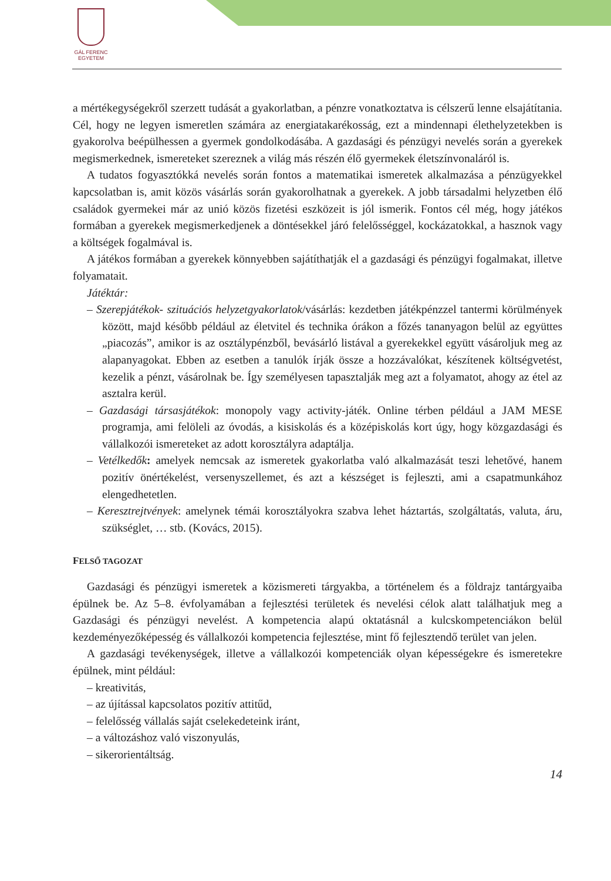GÁL FERENC
EGYETEM
a mértékegységekről szerzett tudását a gyakorlatban, a pénzre vonatkoztatva is célszerű lenne elsajátítania. Cél, hogy ne legyen ismeretlen számára az energiatakarékosság, ezt a mindennapi élethelyzetekben is gyakorolva beépülhessen a gyermek gondolkodásába. A gazdasági és pénzügyi nevelés során a gyerekek megismerkednek, ismereteket szereznek a világ más részén élő gyermekek életszínvonaláról is.
A tudatos fogyasztókká nevelés során fontos a matematikai ismeretek alkalmazása a pénzügyekkel kapcsolatban is, amit közös vásárlás során gyakorolhatnak a gyerekek. A jobb társadalmi helyzetben élő családok gyermekei már az unió közös fizetési eszközeit is jól ismerik. Fontos cél még, hogy játékos formában a gyerekek megismerkedjenek a döntésekkel járó felelősséggel, kockázatokkal, a hasznok vagy a költségek fogalmával is.
A játékos formában a gyerekek könnyebben sajátíthatják el a gazdasági és pénzügyi fogalmakat, illetve folyamatait.
Játéktár:
– Szerepjátékok- szituációs helyzetgyakorlatok/vásárlás: kezdetben játékpénzzel tantermi körülmények között, majd később például az életvitel és technika órákon a főzés tananyagon belül az együttes „piacozás”, amikor is az osztálypénzből, bevásárló listával a gyerekekkel együtt vásároljuk meg az alapanyagokat. Ebben az esetben a tanulók írják össze a hozzávalókat, készítenek költségvetést, kezelik a pénzt, vásárolnak be. Így személyesen tapasztalják meg azt a folyamatot, ahogy az étel az asztalra kerül.
– Gazdasági társasjátékok: monopoly vagy activity-játék. Online térben például a JAM MESE programja, ami felöleli az óvodás, a kisiskolás és a középiskolás kort úgy, hogy közgazdasági és vállalkozói ismereteket az adott korosztályra adaptálja.
– Vetélkedők: amelyek nemcsak az ismeretek gyakorlatba való alkalmazását teszi lehetővé, hanem pozitív önértékelést, versenyszellemet, és azt a készséget is fejleszti, ami a csapatmunkához elengedhetetlen.
– Keresztrejtvények: amelynek témái korosztályokra szabva lehet háztartás, szolgáltatás, valuta, áru, szükséglet, … stb. (Kovács, 2015).
FELSŐ TAGOZAT
Gazdasági és pénzügyi ismeretek a közismereti tárgyakba, a történelem és a földrajz tantárgyaiba épülnek be. Az 5–8. évfolyamában a fejlesztési területek és nevelési célok alatt találhatjuk meg a Gazdasági és pénzügyi nevelést. A kompetencia alapú oktatásnál a kulcskompetenciákon belül kezdeményezőképesség és vállalkozói kompetencia fejlesztése, mint fő fejlesztendő terület van jelen.
A gazdasági tevékenységek, illetve a vállalkozói kompetenciák olyan képességekre és ismeretekre épülnek, mint például:
– kreativitás,
– az újítással kapcsolatos pozitív attitűd,
– felelősség vállalás saját cselekedeteink iránt,
– a változáshoz való viszonyulás,
– sikerorientáltság.
14